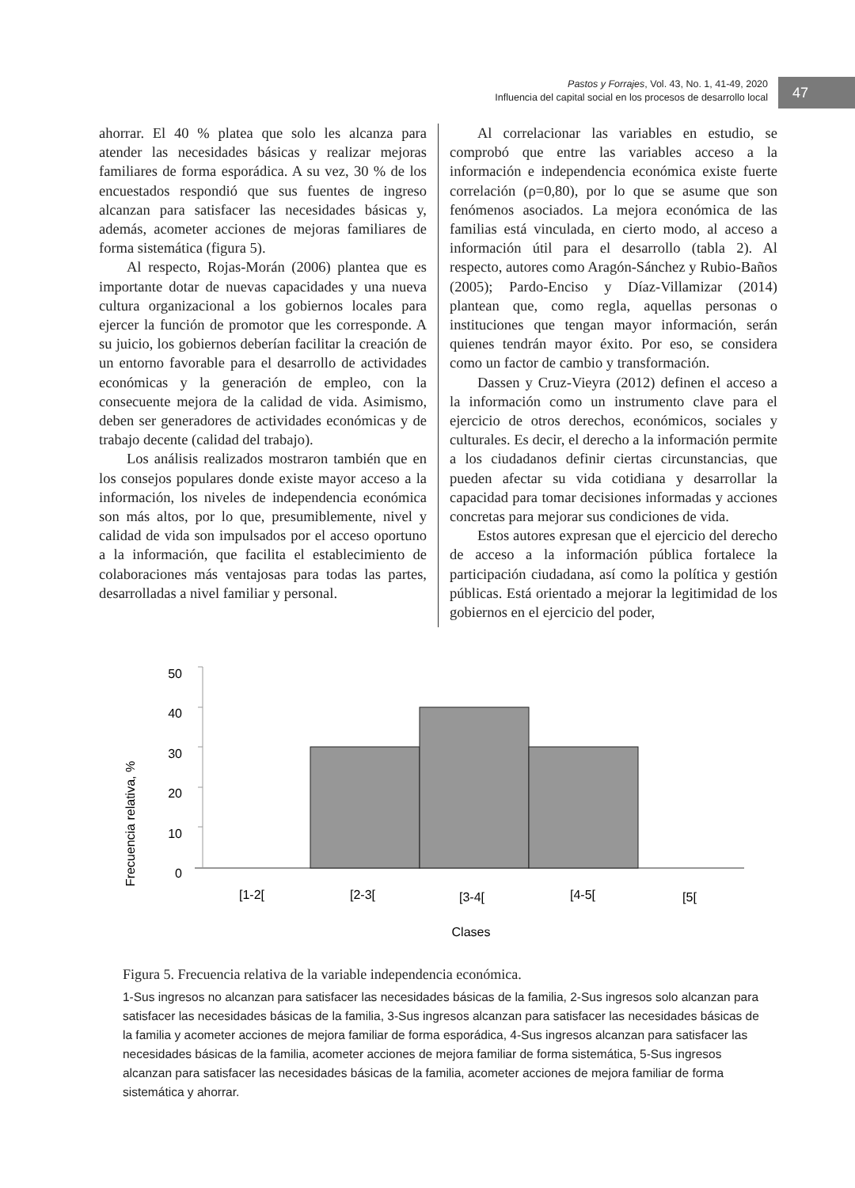Pastos y Forrajes, Vol. 43, No. 1, 41-49, 2020
Influencia del capital social en los procesos de desarrollo local
47
ahorrar. El 40 % platea que solo les alcanza para atender las necesidades básicas y realizar mejoras familiares de forma esporádica. A su vez, 30 % de los encuestados respondió que sus fuentes de ingreso alcanzan para satisfacer las necesidades básicas y, además, acometer acciones de mejoras familiares de forma sistemática (figura 5).
Al respecto, Rojas-Morán (2006) plantea que es importante dotar de nuevas capacidades y una nueva cultura organizacional a los gobiernos locales para ejercer la función de promotor que les corresponde. A su juicio, los gobiernos deberían facilitar la creación de un entorno favorable para el desarrollo de actividades económicas y la generación de empleo, con la consecuente mejora de la calidad de vida. Asimismo, deben ser generadores de actividades económicas y de trabajo decente (calidad del trabajo).
Los análisis realizados mostraron también que en los consejos populares donde existe mayor acceso a la información, los niveles de independencia económica son más altos, por lo que, presumiblemente, nivel y calidad de vida son impulsados por el acceso oportuno a la información, que facilita el establecimiento de colaboraciones más ventajosas para todas las partes, desarrolladas a nivel familiar y personal.
Al correlacionar las variables en estudio, se comprobó que entre las variables acceso a la información e independencia económica existe fuerte correlación (ρ=0,80), por lo que se asume que son fenómenos asociados. La mejora económica de las familias está vinculada, en cierto modo, al acceso a información útil para el desarrollo (tabla 2). Al respecto, autores como Aragón-Sánchez y Rubio-Baños (2005); Pardo-Enciso y Díaz-Villamizar (2014) plantean que, como regla, aquellas personas o instituciones que tengan mayor información, serán quienes tendrán mayor éxito. Por eso, se considera como un factor de cambio y transformación.
Dassen y Cruz-Vieyra (2012) definen el acceso a la información como un instrumento clave para el ejercicio de otros derechos, económicos, sociales y culturales. Es decir, el derecho a la información permite a los ciudadanos definir ciertas circunstancias, que pueden afectar su vida cotidiana y desarrollar la capacidad para tomar decisiones informadas y acciones concretas para mejorar sus condiciones de vida.
Estos autores expresan que el ejercicio del derecho de acceso a la información pública fortalece la participación ciudadana, así como la política y gestión públicas. Está orientado a mejorar la legitimidad de los gobiernos en el ejercicio del poder,
Frecuencia relativa, %
50
40
30
20
10
0
[1-2[
[2-3[
[3-4[
[4-5[
[5[
Clases
Figura 5. Frecuencia relativa de la variable independencia económica.
1-Sus ingresos no alcanzan para satisfacer las necesidades básicas de la familia, 2-Sus ingresos solo alcanzan para satisfacer las necesidades básicas de la familia, 3-Sus ingresos alcanzan para satisfacer las necesidades básicas de la familia y acometer acciones de mejora familiar de forma esporádica, 4-Sus ingresos alcanzan para satisfacer las necesidades básicas de la familia, acometer acciones de mejora familiar de forma sistemática, 5-Sus ingresos alcanzan para satisfacer las necesidades básicas de la familia, acometer acciones de mejora familiar de forma sistemática y ahorrar.